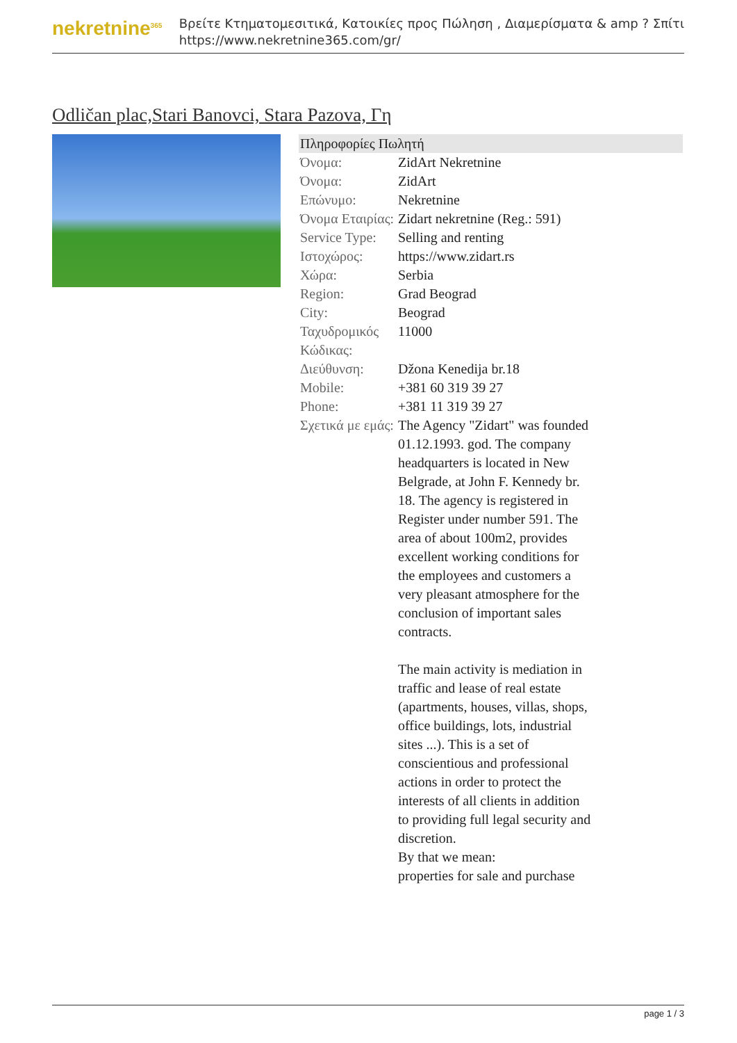nekretnine<sup>365</sup>
Βρείτε Κτηματομεσιτικά, Κατοικίες προς Πώληση , Διαμερίσματα & amp ? Σπίτι
https://www.nekretnine365.com/gr/
Odličan plac,Stari Banovci, Stara Pazova, Γη
| Πληροφορίες Πωλητή | |
| --- | --- |
| Όνομα: | ZidArt Nekretnine |
| Όνομα: | ZidArt |
| Επώνυμο: | Nekretnine |
| Όνομα Εταιρίας: | Zidart nekretnine (Reg.: 591) |
| Service Type: | Selling and renting |
| Ιστοχώρος: | https://www.zidart.rs |
| Χώρα: | Serbia |
| Region: | Grad Beograd |
| City: | Beograd |
| Ταχυδρομικός Κώδικας: | 11000 |
| Διεύθυνση: | Džona Kenedija br.18 |
| Mobile: | +381 60 319 39 27 |
| Phone: | +381 11 319 39 27 |
| Σχετικά με εμάς: | The Agency "Zidart" was founded 01.12.1993. god. The company headquarters is located in New Belgrade, at John F. Kennedy br. 18. The agency is registered in Register under number 591. The area of about 100m2, provides excellent working conditions for the employees and customers a very pleasant atmosphere for the conclusion of important sales contracts. The main activity is mediation in traffic and lease of real estate (apartments, houses, villas, shops, office buildings, lots, industrial sites ...). This is a set of conscientious and professional actions in order to protect the interests of all clients in addition to providing full legal security and discretion. By that we mean: properties for sale and purchase |
page 1 / 3